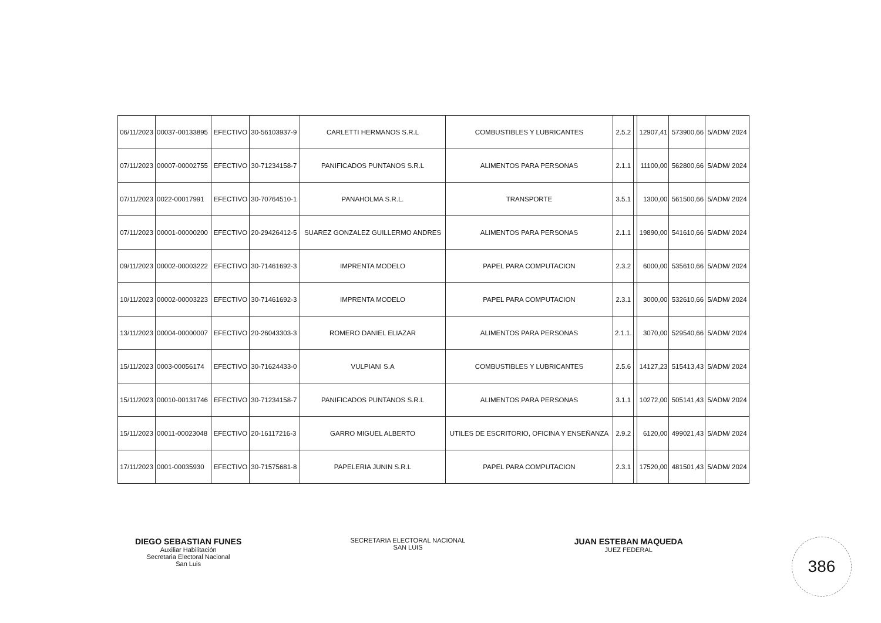| 06/11/2023 | 00037-00133895 | EFECTIVO | 30-56103937-9 | CARLETTI HERMANOS S.R.L | COMBUSTIBLES Y LUBRICANTES | 2.5.2 | | 12907,41 | 573900,66 | 5/ADM/ 2024 |
| 07/11/2023 | 00007-00002755 | EFECTIVO | 30-71234158-7 | PANIFICADOS PUNTANOS S.R.L | ALIMENTOS PARA PERSONAS | 2.1.1 | | 11100,00 | 562800,66 | 5/ADM/ 2024 |
| 07/11/2023 | 0022-00017991 | EFECTIVO | 30-70764510-1 | PANAHOLMA S.R.L. | TRANSPORTE | 3.5.1 | | 1300,00 | 561500,66 | 5/ADM/ 2024 |
| 07/11/2023 | 00001-00000200 | EFECTIVO | 20-29426412-5 | SUAREZ GONZALEZ GUILLERMO ANDRES | ALIMENTOS PARA PERSONAS | 2.1.1 | | 19890,00 | 541610,66 | 5/ADM/ 2024 |
| 09/11/2023 | 00002-00003222 | EFECTIVO | 30-71461692-3 | IMPRENTA MODELO | PAPEL PARA COMPUTACION | 2.3.2 | | 6000,00 | 535610,66 | 5/ADM/ 2024 |
| 10/11/2023 | 00002-00003223 | EFECTIVO | 30-71461692-3 | IMPRENTA MODELO | PAPEL PARA COMPUTACION | 2.3.1 | | 3000,00 | 532610,66 | 5/ADM/ 2024 |
| 13/11/2023 | 00004-00000007 | EFECTIVO | 20-26043303-3 | ROMERO DANIEL ELIAZAR | ALIMENTOS PARA PERSONAS | 2.1.1. | | 3070,00 | 529540,66 | 5/ADM/ 2024 |
| 15/11/2023 | 0003-00056174 | EFECTIVO | 30-71624433-0 | VULPIANI S.A | COMBUSTIBLES Y LUBRICANTES | 2.5.6 | | 14127,23 | 515413,43 | 5/ADM/ 2024 |
| 15/11/2023 | 00010-00131746 | EFECTIVO | 30-71234158-7 | PANIFICADOS PUNTANOS S.R.L | ALIMENTOS PARA PERSONAS | 3.1.1 | | 10272,00 | 505141,43 | 5/ADM/ 2024 |
| 15/11/2023 | 00011-00023048 | EFECTIVO | 20-16117216-3 | GARRO MIGUEL ALBERTO | UTILES DE ESCRITORIO, OFICINA Y ENSEÑANZA | 2.9.2 | | 6120,00 | 499021,43 | 5/ADM/ 2024 |
| 17/11/2023 | 0001-00035930 | EFECTIVO | 30-71575681-8 | PAPELERIA JUNIN S.R.L | PAPEL PARA COMPUTACION | 2.3.1 | | 17520,00 | 481501,43 | 5/ADM/ 2024 |
DIEGO SEBASTIAN FUNES
Auxiliar Habilitación
Secretaria Electoral Nacional
San Luis
SECRETARIA ELECTORAL NACIONAL
SAN LUIS
JUAN ESTEBAN MAQUEDA
JUEZ FEDERAL
386